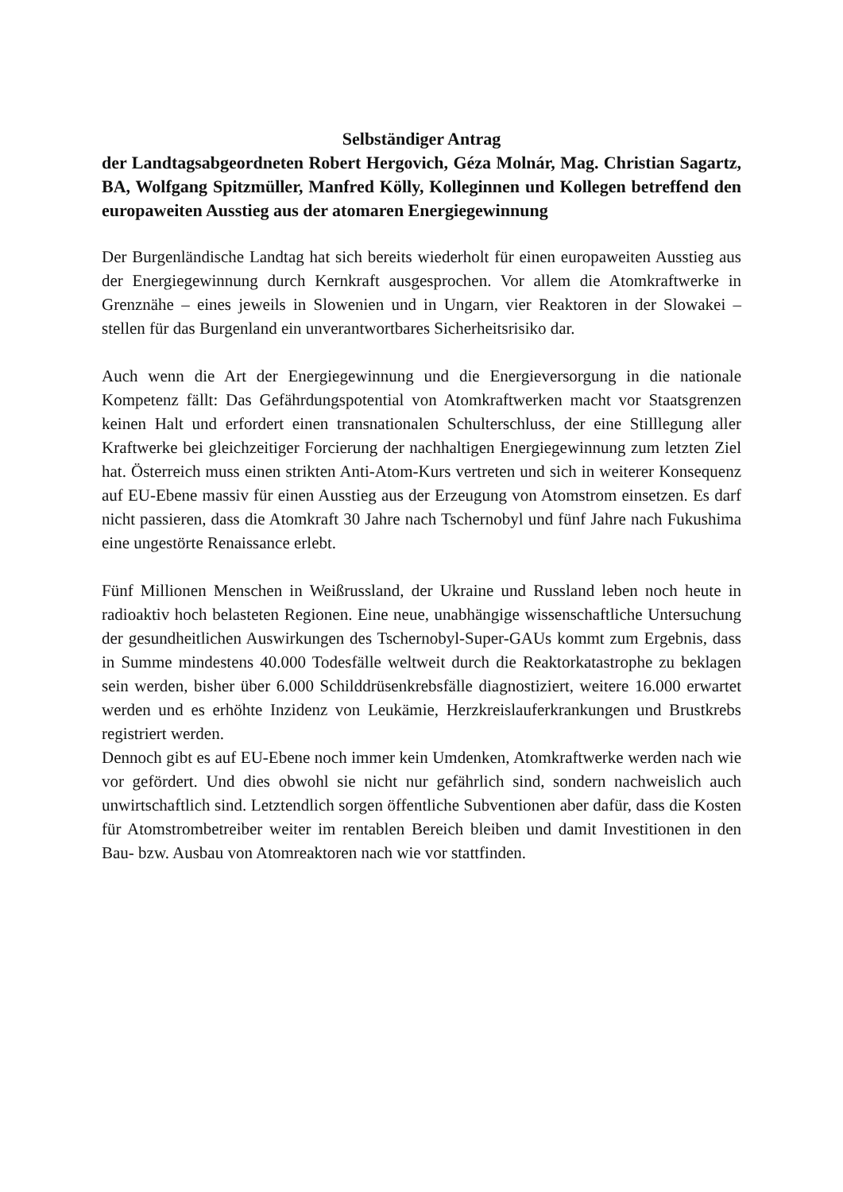Selbständiger Antrag
der Landtagsabgeordneten Robert Hergovich, Géza Molnár, Mag. Christian Sagartz, BA, Wolfgang Spitzmüller, Manfred Kölly, Kolleginnen und Kollegen betreffend den europaweiten Ausstieg aus der atomaren Energiegewinnung
Der Burgenländische Landtag hat sich bereits wiederholt für einen europaweiten Ausstieg aus der Energiegewinnung durch Kernkraft ausgesprochen. Vor allem die Atomkraftwerke in Grenznähe – eines jeweils in Slowenien und in Ungarn, vier Reaktoren in der Slowakei – stellen für das Burgenland ein unverantwortbares Sicherheitsrisiko dar.
Auch wenn die Art der Energiegewinnung und die Energieversorgung in die nationale Kompetenz fällt: Das Gefährdungspotential von Atomkraftwerken macht vor Staatsgrenzen keinen Halt und erfordert einen transnationalen Schulterschluss, der eine Stilllegung aller Kraftwerke bei gleichzeitiger Forcierung der nachhaltigen Energiegewinnung zum letzten Ziel hat. Österreich muss einen strikten Anti-Atom-Kurs vertreten und sich in weiterer Konsequenz auf EU-Ebene massiv für einen Ausstieg aus der Erzeugung von Atomstrom einsetzen. Es darf nicht passieren, dass die Atomkraft 30 Jahre nach Tschernobyl und fünf Jahre nach Fukushima eine ungestörte Renaissance erlebt.
Fünf Millionen Menschen in Weißrussland, der Ukraine und Russland leben noch heute in radioaktiv hoch belasteten Regionen. Eine neue, unabhängige wissenschaftliche Untersuchung der gesundheitlichen Auswirkungen des Tschernobyl-Super-GAUs kommt zum Ergebnis, dass in Summe mindestens 40.000 Todesfälle weltweit durch die Reaktorkatastrophe zu beklagen sein werden, bisher über 6.000 Schilddrüsenkrebsfälle diagnostiziert, weitere 16.000 erwartet werden und es erhöhte Inzidenz von Leukämie, Herzkreislauferkrankungen und Brustkrebs registriert werden.
Dennoch gibt es auf EU-Ebene noch immer kein Umdenken, Atomkraftwerke werden nach wie vor gefördert. Und dies obwohl sie nicht nur gefährlich sind, sondern nachweislich auch unwirtschaftlich sind. Letztendlich sorgen öffentliche Subventionen aber dafür, dass die Kosten für Atomstrombetreiber weiter im rentablen Bereich bleiben und damit Investitionen in den Bau- bzw. Ausbau von Atomreaktoren nach wie vor stattfinden.